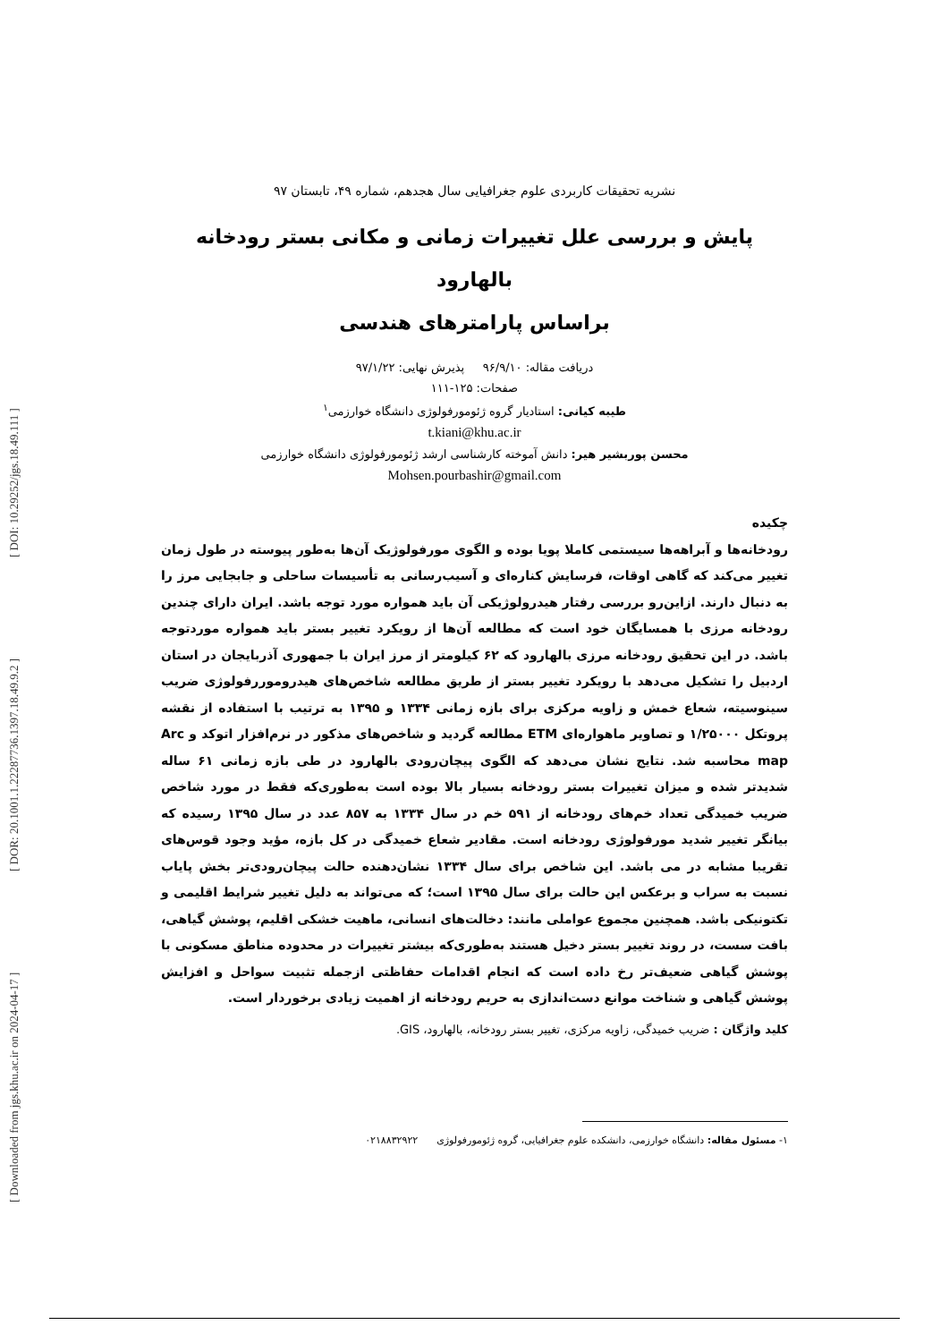[ Downloaded from jgs.khu.ac.ir on 2024-04-17 ] [ DOR: 20.1001.1.22287736.1397.18.49.9.2 ] [ DOI: 10.29252/jgs.18.49.111 ]
نشریه تحقیقات کاربردی علوم جغرافیایی سال هجدهم، شماره ۴۹، تابستان ۹۷
پایش و بررسی علل تغییرات زمانی و مکانی بستر رودخانه بالهارود
براساس پارامترهای هندسی
دریافت مقاله: ۹۶/۹/۱۰ پذیرش نهایی: ۹۷/۱/۲۲
صفحات: ۱۲۵-۱۱۱
طیبه کیانی: استادیار گروه ژئومورفولوژی دانشگاه خوارزمی<sup>۱</sup>
t.kiani@khu.ac.ir
محسن پوربشیر هیر: دانش آموخته کارشناسی ارشد ژئومورفولوژی دانشگاه خوارزمی
Mohsen.pourbashir@gmail.com
چکیده
رودخانه‌ها و آبراهه‌ها سیستمی کاملا پویا بوده و الگوی مورفولوژیک آن‌ها به‌طور پیوسته در طول زمان تغییر می‌کند که گاهی اوقات، فرسایش کناره‌ای و آسیب‌رسانی به تأسیسات ساحلی و جابجایی مرز را به دنبال دارند. ازاین‌رو بررسی رفتار هیدرولوژیکی آن باید همواره مورد توجه باشد. ایران دارای چندین رودخانه مرزی با همسایگان خود است که مطالعه آن‌ها از رویکرد تغییر بستر باید همواره موردتوجه باشد. در این تحقیق رودخانه مرزی بالهارود که ۶۲ کیلومتر از مرز ایران با جمهوری آذربایجان در استان اردبیل را تشکیل می‌دهد با رویکرد تغییر بستر از طریق مطالعه شاخص‌های هیدروموررفولوژی ضریب سینوسیته، شعاع خمش و زاویه مرکزی برای بازه زمانی ۱۳۳۴ و ۱۳۹۵ به ترتیب با استفاده از نقشه پروتکل ۱/۲۵۰۰۰ و تصاویر ماهواره‌ای ETM مطالعه گردید و شاخص‌های مذکور در نرم‌افزار اتوکد و Arc map محاسبه شد. نتایج نشان می‌دهد که الگوی پیچان‌رودی بالهارود در طی بازه زمانی ۶۱ ساله شدیدتر شده و میزان تغییرات بستر رودخانه بسیار بالا بوده است به‌طوری‌که فقط در مورد شاخص ضریب خمیدگی تعداد خم‌های رودخانه از ۵۹۱ خم در سال ۱۳۳۴ به ۸۵۷ عدد در سال ۱۳۹۵ رسیده که بیانگر تغییر شدید مورفولوژی رودخانه است. مقادیر شعاع خمیدگی در کل بازه، مؤید وجود قوس‌های تقریبا مشابه در می باشد. این شاخص برای سال ۱۳۳۴ نشان‌دهنده حالت پیچان‌رودی‌تر بخش پایاب نسبت به سراب و برعکس این حالت برای سال ۱۳۹۵ است؛ که می‌تواند به دلیل تغییر شرایط اقلیمی و تکتونیکی باشد. همچنین مجموع عواملی مانند: دخالت‌های انسانی، ماهیت خشکی اقلیم، پوشش گیاهی، بافت سست، در روند تغییر بستر دخیل هستند به‌طوری‌که بیشتر تغییرات در محدوده مناطق مسکونی با پوشش گیاهی ضعیف‌تر رخ داده است که انجام اقدامات حفاظتی ازجمله تثبیت سواحل و افزایش پوشش گیاهی و شناخت موانع دست‌اندازی به حریم رودخانه از اهمیت زیادی برخوردار است.
کلید واژگان : ضریب خمیدگی، زاویه مرکزی، تغییر بستر رودخانه، بالهارود، GIS.
۱- مسئول مقاله: دانشگاه خوارزمی، دانشکده علوم جغرافیایی، گروه ژئومورفولوژی ۰۲۱۸۸۳۲۹۲۲